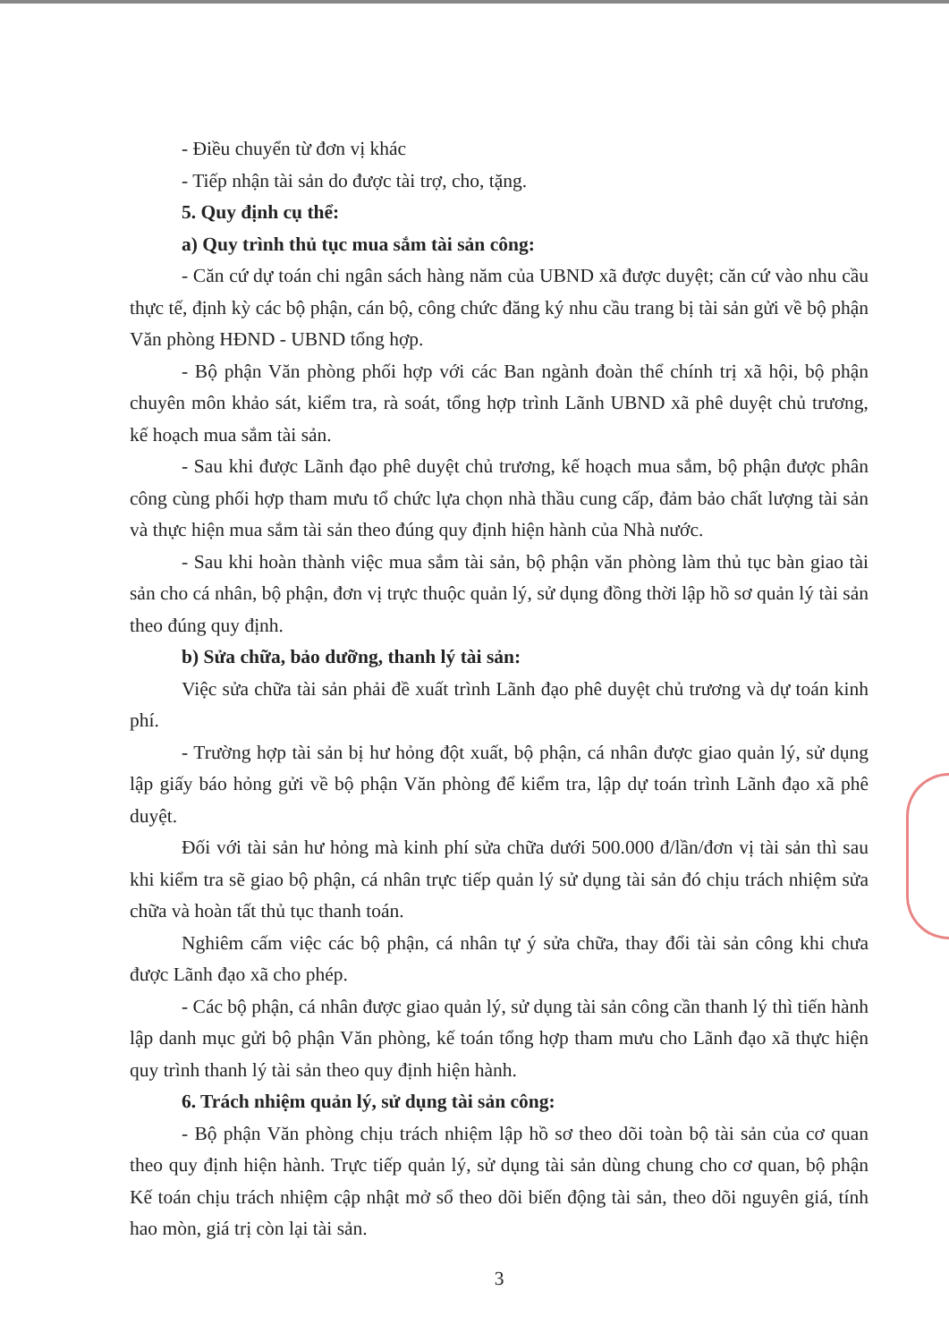- Điều chuyển từ đơn vị khác
- Tiếp nhận tài sản do được tài trợ, cho, tặng.
5. Quy định cụ thể:
a) Quy trình thủ tục mua sắm tài sản công:
- Căn cứ dự toán chi ngân sách hàng năm của UBND xã được duyệt; căn cứ vào nhu cầu thực tế, định kỳ các bộ phận, cán bộ, công chức đăng ký nhu cầu trang bị tài sản gửi về bộ phận Văn phòng HĐND - UBND tổng hợp.
- Bộ phận Văn phòng phối hợp với các Ban ngành đoàn thể chính trị xã hội, bộ phận chuyên môn khảo sát, kiểm tra, rà soát, tổng hợp trình Lãnh UBND xã phê duyệt chủ trương, kế hoạch mua sắm tài sản.
- Sau khi được Lãnh đạo phê duyệt chủ trương, kế hoạch mua sắm, bộ phận được phân công cùng phối hợp tham mưu tổ chức lựa chọn nhà thầu cung cấp, đảm bảo chất lượng tài sản và thực hiện mua sắm tài sản theo đúng quy định hiện hành của Nhà nước.
- Sau khi hoàn thành việc mua sắm tài sản, bộ phận văn phòng làm thủ tục bàn giao tài sản cho cá nhân, bộ phận, đơn vị trực thuộc quản lý, sử dụng đồng thời lập hồ sơ quản lý tài sản theo đúng quy định.
b) Sửa chữa, bảo dưỡng, thanh lý tài sản:
Việc sửa chữa tài sản phải đề xuất trình Lãnh đạo phê duyệt chủ trương và dự toán kinh phí.
- Trường hợp tài sản bị hư hỏng đột xuất, bộ phận, cá nhân được giao quản lý, sử dụng lập giấy báo hỏng gửi về bộ phận Văn phòng để kiểm tra, lập dự toán trình Lãnh đạo xã phê duyệt.
Đối với tài sản hư hỏng mà kinh phí sửa chữa dưới 500.000 đ/lần/đơn vị tài sản thì sau khi kiểm tra sẽ giao bộ phận, cá nhân trực tiếp quản lý sử dụng tài sản đó chịu trách nhiệm sửa chữa và hoàn tất thủ tục thanh toán.
Nghiêm cấm việc các bộ phận, cá nhân tự ý sửa chữa, thay đổi tài sản công khi chưa được Lãnh đạo xã cho phép.
- Các bộ phận, cá nhân được giao quản lý, sử dụng tài sản công cần thanh lý thì tiến hành lập danh mục gửi bộ phận Văn phòng, kế toán tổng hợp tham mưu cho Lãnh đạo xã thực hiện quy trình thanh lý tài sản theo quy định hiện hành.
6. Trách nhiệm quản lý, sử dụng tài sản công:
- Bộ phận Văn phòng chịu trách nhiệm lập hồ sơ theo dõi toàn bộ tài sản của cơ quan theo quy định hiện hành. Trực tiếp quản lý, sử dụng tài sản dùng chung cho cơ quan, bộ phận Kế toán chịu trách nhiệm cập nhật mở sổ theo dõi biến động tài sản, theo dõi nguyên giá, tính hao mòn, giá trị còn lại tài sản.
3